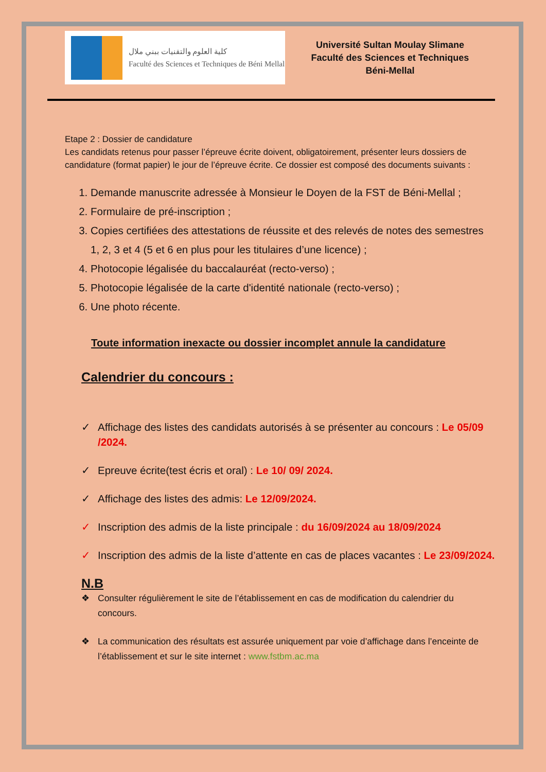كلية العلوم والتقنيات ببني ملال
Faculté des Sciences et Techniques de Béni Mellal
Université Sultan Moulay Slimane
Faculté des Sciences et Techniques
Béni-Mellal
Etape 2 : Dossier de candidature
Les candidats retenus pour passer l’épreuve écrite doivent, obligatoirement, présenter leurs dossiers de candidature (format papier) le jour de l’épreuve écrite. Ce dossier est composé des documents suivants :
1. Demande manuscrite adressée à Monsieur le Doyen de la FST de Béni-Mellal ;
2. Formulaire de pré-inscription ;
3. Copies certifiées des attestations de réussite et des relevés de notes des semestres 1, 2, 3 et 4 (5 et 6 en plus pour les titulaires d’une licence) ;
4. Photocopie légalisée du baccalauréat (recto-verso) ;
5. Photocopie légalisée de la carte d'identité nationale (recto-verso) ;
6. Une photo récente.
Toute information inexacte ou dossier incomplet annule la candidature
Calendrier du concours :
✓ Affichage des listes des candidats autorisés à se présenter au concours : Le 05/09 /2024.
✓ Epreuve écrite(test écris et oral) : Le 10/ 09/ 2024.
✓ Affichage des listes des admis: Le 12/09/2024.
✓ Inscription des admis de la liste principale : du 16/09/2024 au 18/09/2024
✓ Inscription des admis de la liste d’attente en cas de places vacantes : Le 23/09/2024.
N.B
❖ Consulter régulièrement le site de l’établissement en cas de modification du calendrier du concours.
❖ La communication des résultats est assurée uniquement par voie d’affichage dans l’enceinte de l’établissement et sur le site internet : www.fstbm.ac.ma